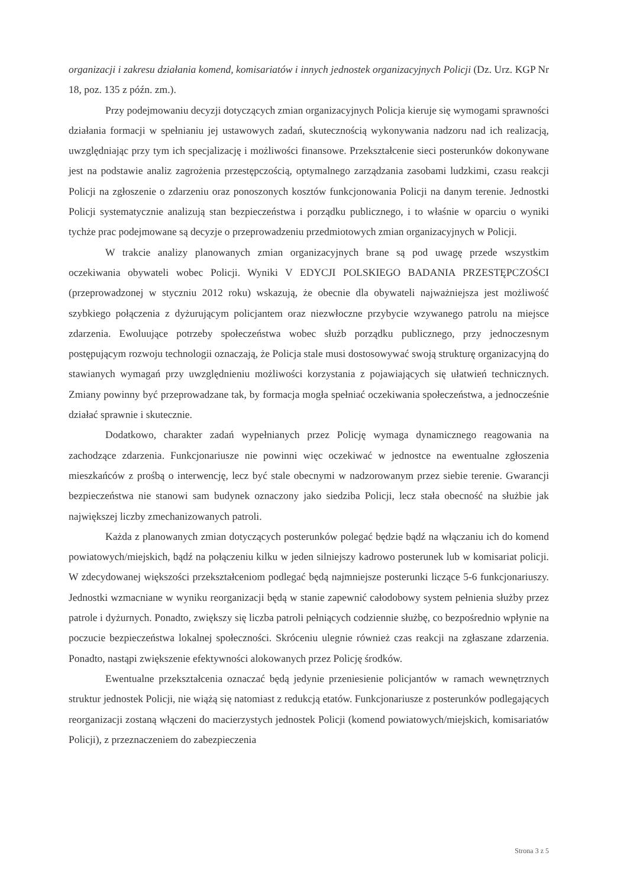organizacji i zakresu działania komend, komisariatów i innych jednostek organizacyjnych Policji (Dz. Urz. KGP Nr 18, poz. 135 z późn. zm.).
Przy podejmowaniu decyzji dotyczących zmian organizacyjnych Policja kieruje się wymogami sprawności działania formacji w spełnianiu jej ustawowych zadań, skutecznością wykonywania nadzoru nad ich realizacją, uwzględniając przy tym ich specjalizację i możliwości finansowe. Przekształcenie sieci posterunków dokonywane jest na podstawie analiz zagrożenia przestępczością, optymalnego zarządzania zasobami ludzkimi, czasu reakcji Policji na zgłoszenie o zdarzeniu oraz ponoszonych kosztów funkcjonowania Policji na danym terenie. Jednostki Policji systematycznie analizują stan bezpieczeństwa i porządku publicznego, i to właśnie w oparciu o wyniki tychże prac podejmowane są decyzje o przeprowadzeniu przedmiotowych zmian organizacyjnych w Policji.
W trakcie analizy planowanych zmian organizacyjnych brane są pod uwagę przede wszystkim oczekiwania obywateli wobec Policji. Wyniki V EDYCJI POLSKIEGO BADANIA PRZESTĘPCZOŚCI (przeprowadzonej w styczniu 2012 roku) wskazują, że obecnie dla obywateli najważniejsza jest możliwość szybkiego połączenia z dyżurującym policjantem oraz niezwłoczne przybycie wzywanego patrolu na miejsce zdarzenia. Ewoluujące potrzeby społeczeństwa wobec służb porządku publicznego, przy jednoczesnym postępującym rozwoju technologii oznaczają, że Policja stale musi dostosowywać swoją strukturę organizacyjną do stawianych wymagań przy uwzględnieniu możliwości korzystania z pojawiających się ułatwień technicznych. Zmiany powinny być przeprowadzane tak, by formacja mogła spełniać oczekiwania społeczeństwa, a jednocześnie działać sprawnie i skutecznie.
Dodatkowo, charakter zadań wypełnianych przez Policję wymaga dynamicznego reagowania na zachodzące zdarzenia. Funkcjonariusze nie powinni więc oczekiwać w jednostce na ewentualne zgłoszenia mieszkańców z prośbą o interwencję, lecz być stale obecnymi w nadzorowanym przez siebie terenie. Gwarancji bezpieczeństwa nie stanowi sam budynek oznaczony jako siedziba Policji, lecz stała obecność na służbie jak największej liczby zmechanizowanych patroli.
Każda z planowanych zmian dotyczących posterunków polegać będzie bądź na włączaniu ich do komend powiatowych/miejskich, bądź na połączeniu kilku w jeden silniejszy kadrowo posterunek lub w komisariat policji. W zdecydowanej większości przekształceniom podlegać będą najmniejsze posterunki liczące 5-6 funkcjonariuszy. Jednostki wzmacniane w wyniku reorganizacji będą w stanie zapewnić całodobowy system pełnienia służby przez patrole i dyżurnych. Ponadto, zwiększy się liczba patroli pełniących codziennie służbę, co bezpośrednio wpłynie na poczucie bezpieczeństwa lokalnej społeczności. Skróceniu ulegnie również czas reakcji na zgłaszane zdarzenia. Ponadto, nastąpi zwiększenie efektywności alokowanych przez Policję środków.
Ewentualne przekształcenia oznaczać będą jedynie przeniesienie policjantów w ramach wewnętrznych struktur jednostek Policji, nie wiążą się natomiast z redukcją etatów. Funkcjonariusze z posterunków podlegających reorganizacji zostaną włączeni do macierzystych jednostek Policji (komend powiatowych/miejskich, komisariatów Policji), z przeznaczeniem do zabezpieczenia
Strona 3 z 5